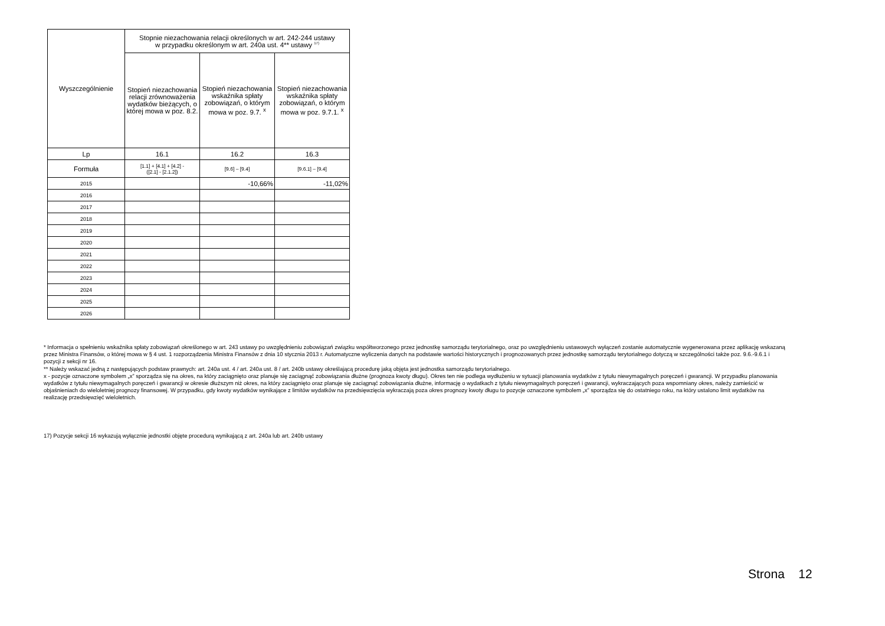| Wyszczególnienie | Stopnie niezachowania relacji określonych w art. 242-244 ustawy w przypadku określonym w art. 240a ust. 4** ustawy <sup>17)</sup> | | |
| --- | --- | --- | --- |
| | Stopień niezachowania relacji zrównoważenia wydatków bieżących, o której mowa w poz. 8.2. | Stopień niezachowania wskaźnika spłaty zobowiązań, o którym mowa w poz. 9.7. <sup>x</sup> | Stopień niezachowania wskaźnika spłaty zobowiązań, o którym mowa w poz. 9.7.1. <sup>x</sup> |
| Lp | 16.1 | 16.2 | 16.3 |
| Formuła | [1.1] + [4.1] + [4.2] - ([2.1] - [2.1.2]) | [9.6] – [9.4] | [9.6.1] – [9.4] |
| 2015 | | -10,66% | -11,02% |
| 2016 | | | |
| 2017 | | | |
| 2018 | | | |
| 2019 | | | |
| 2020 | | | |
| 2021 | | | |
| 2022 | | | |
| 2023 | | | |
| 2024 | | | |
| 2025 | | | |
| 2026 | | | |
* Informacja o spełnieniu wskaźnika spłaty zobowiązań określonego w art. 243 ustawy po uwzględnieniu zobowiązań związku współtworzonego przez jednostkę samorządu terytorialnego, oraz po uwzględnieniu ustawowych wyłączeń zostanie automatycznie wygenerowana przez aplikację wskazaną przez Ministra Finansów, o której mowa w § 4 ust. 1 rozporządzenia Ministra Finansów z dnia 10 stycznia 2013 r. Automatyczne wyliczenia danych na podstawie wartości historycznych i prognozowanych przez jednostkę samorządu terytorialnego dotyczą w szczególności także poz. 9.6.-9.6.1 i pozycji z sekcji nr 16.
** Należy wskazać jedną z następujących podstaw prawnych: art. 240a ust. 4 / art. 240a ust. 8 / art. 240b ustawy określającą procedurę jaką objęta jest jednostka samorządu terytorialnego.
x - pozycje oznaczone symbolem „x” sporządza się na okres, na który zaciągnięto oraz planuje się zaciągnąć zobowiązania dłużne (prognoza kwoty długu). Okres ten nie podlega wydłużeniu w sytuacji planowania wydatków z tytułu niewymagalnych poręczeń i gwarancji. W przypadku planowania wydatków z tytułu niewymagalnych poręczeń i gwarancji w okresie dłuższym niż okres, na który zaciągnięto oraz planuje się zaciągnąć zobowiązania dłużne, informację o wydatkach z tytułu niewymagalnych poręczeń i gwarancji, wykraczających poza wspomniany okres, należy zamieścić w objaśnieniach do wieloletniej prognozy finansowej. W przypadku, gdy kwoty wydatków wynikające z limitów wydatków na przedsięwzięcia wykraczają poza okres prognozy kwoty długu to pozycje oznaczone symbolem „x” sporządza się do ostatniego roku, na który ustalono limit wydatków na realizację przedsięwzięć wieloletnich.
17) Pozycje sekcji 16 wykazują wyłącznie jednostki objęte procedurą wynikającą z art. 240a lub art. 240b ustawy
Strona 12